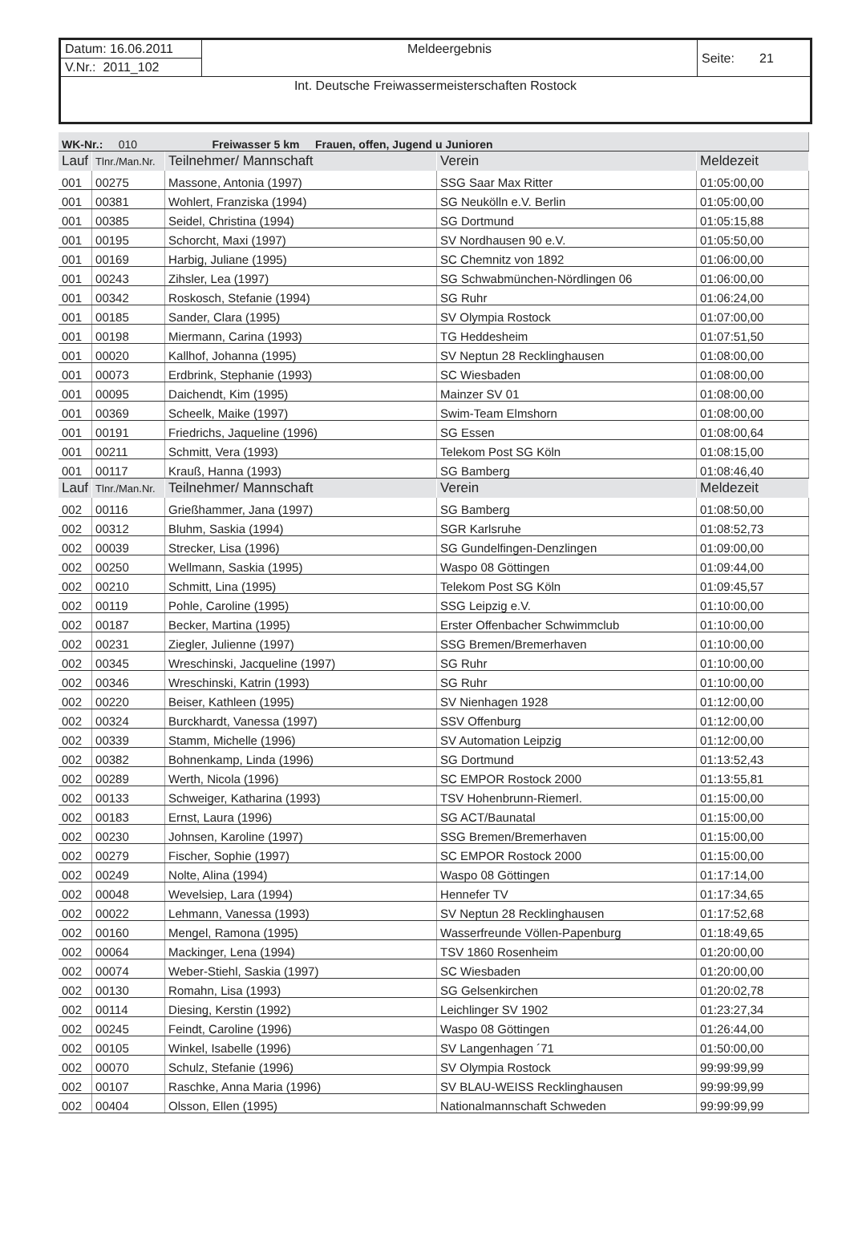| Datum: 16.06.2011 | Meldeergebnis | Seite: 21 |
| V.Nr.: 2011_102 | | |
| Int. Deutsche Freiwassermeisterschaften Rostock | | |
| WK-Nr.: 010 Freiwasser 5 km Frauen, offen, Jugend u Junioren | | | | |
| Lauf | Tlnr./Man.Nr. | Teilnehmer/ Mannschaft | Verein | Meldezeit |
| 001 | 00275 | Massone, Antonia (1997) | SSG Saar Max Ritter | 01:05:00,00 |
| 001 | 00381 | Wohlert, Franziska (1994) | SG Neukölln e.V. Berlin | 01:05:00,00 |
| 001 | 00385 | Seidel, Christina (1994) | SG Dortmund | 01:05:15,88 |
| 001 | 00195 | Schorcht, Maxi (1997) | SV Nordhausen 90 e.V. | 01:05:50,00 |
| 001 | 00169 | Harbig, Juliane (1995) | SC Chemnitz von 1892 | 01:06:00,00 |
| 001 | 00243 | Zihsler, Lea (1997) | SG Schwabmünchen-Nördlingen 06 | 01:06:00,00 |
| 001 | 00342 | Roskosch, Stefanie (1994) | SG Ruhr | 01:06:24,00 |
| 001 | 00185 | Sander, Clara (1995) | SV Olympia Rostock | 01:07:00,00 |
| 001 | 00198 | Miermann, Carina (1993) | TG Heddesheim | 01:07:51,50 |
| 001 | 00020 | Kallhof, Johanna (1995) | SV Neptun 28 Recklinghausen | 01:08:00,00 |
| 001 | 00073 | Erdbrink, Stephanie (1993) | SC Wiesbaden | 01:08:00,00 |
| 001 | 00095 | Daichendt, Kim (1995) | Mainzer SV 01 | 01:08:00,00 |
| 001 | 00369 | Scheelk, Maike (1997) | Swim-Team Elmshorn | 01:08:00,00 |
| 001 | 00191 | Friedrichs, Jaqueline (1996) | SG Essen | 01:08:00,64 |
| 001 | 00211 | Schmitt, Vera (1993) | Telekom Post SG Köln | 01:08:15,00 |
| 001 | 00117 | Krauß, Hanna (1993) | SG Bamberg | 01:08:46,40 |
| Lauf | Tlnr./Man.Nr. | Teilnehmer/ Mannschaft | Verein | Meldezeit |
| 002 | 00116 | Grießhammer, Jana (1997) | SG Bamberg | 01:08:50,00 |
| 002 | 00312 | Bluhm, Saskia (1994) | SGR Karlsruhe | 01:08:52,73 |
| 002 | 00039 | Strecker, Lisa (1996) | SG Gundelfingen-Denzlingen | 01:09:00,00 |
| 002 | 00250 | Wellmann, Saskia (1995) | Waspo 08 Göttingen | 01:09:44,00 |
| 002 | 00210 | Schmitt, Lina (1995) | Telekom Post SG Köln | 01:09:45,57 |
| 002 | 00119 | Pohle, Caroline (1995) | SSG Leipzig e.V. | 01:10:00,00 |
| 002 | 00187 | Becker, Martina (1995) | Erster Offenbacher Schwimmclub | 01:10:00,00 |
| 002 | 00231 | Ziegler, Julienne (1997) | SSG Bremen/Bremerhaven | 01:10:00,00 |
| 002 | 00345 | Wreschinski, Jacqueline (1997) | SG Ruhr | 01:10:00,00 |
| 002 | 00346 | Wreschinski, Katrin (1993) | SG Ruhr | 01:10:00,00 |
| 002 | 00220 | Beiser, Kathleen (1995) | SV Nienhagen 1928 | 01:12:00,00 |
| 002 | 00324 | Burckhardt, Vanessa (1997) | SSV Offenburg | 01:12:00,00 |
| 002 | 00339 | Stamm, Michelle (1996) | SV Automation Leipzig | 01:12:00,00 |
| 002 | 00382 | Bohnenkamp, Linda (1996) | SG Dortmund | 01:13:52,43 |
| 002 | 00289 | Werth, Nicola (1996) | SC EMPOR Rostock 2000 | 01:13:55,81 |
| 002 | 00133 | Schweiger, Katharina (1993) | TSV Hohenbrunn-Riemerl. | 01:15:00,00 |
| 002 | 00183 | Ernst, Laura (1996) | SG ACT/Baunatal | 01:15:00,00 |
| 002 | 00230 | Johnsen, Karoline (1997) | SSG Bremen/Bremerhaven | 01:15:00,00 |
| 002 | 00279 | Fischer, Sophie (1997) | SC EMPOR Rostock 2000 | 01:15:00,00 |
| 002 | 00249 | Nolte, Alina (1994) | Waspo 08 Göttingen | 01:17:14,00 |
| 002 | 00048 | Wevelsiep, Lara (1994) | Hennefer TV | 01:17:34,65 |
| 002 | 00022 | Lehmann, Vanessa (1993) | SV Neptun 28 Recklinghausen | 01:17:52,68 |
| 002 | 00160 | Mengel, Ramona (1995) | Wasserfreunde Völlen-Papenburg | 01:18:49,65 |
| 002 | 00064 | Mackinger, Lena (1994) | TSV 1860 Rosenheim | 01:20:00,00 |
| 002 | 00074 | Weber-Stiehl, Saskia (1997) | SC Wiesbaden | 01:20:00,00 |
| 002 | 00130 | Romahn, Lisa (1993) | SG Gelsenkirchen | 01:20:02,78 |
| 002 | 00114 | Diesing, Kerstin (1992) | Leichlinger SV 1902 | 01:23:27,34 |
| 002 | 00245 | Feindt, Caroline (1996) | Waspo 08 Göttingen | 01:26:44,00 |
| 002 | 00105 | Winkel, Isabelle (1996) | SV Langenhagen ´71 | 01:50:00,00 |
| 002 | 00070 | Schulz, Stefanie (1996) | SV Olympia Rostock | 99:99:99,99 |
| 002 | 00107 | Raschke, Anna Maria (1996) | SV BLAU-WEISS Recklinghausen | 99:99:99,99 |
| 002 | 00404 | Olsson, Ellen (1995) | Nationalmannschaft Schweden | 99:99:99,99 |